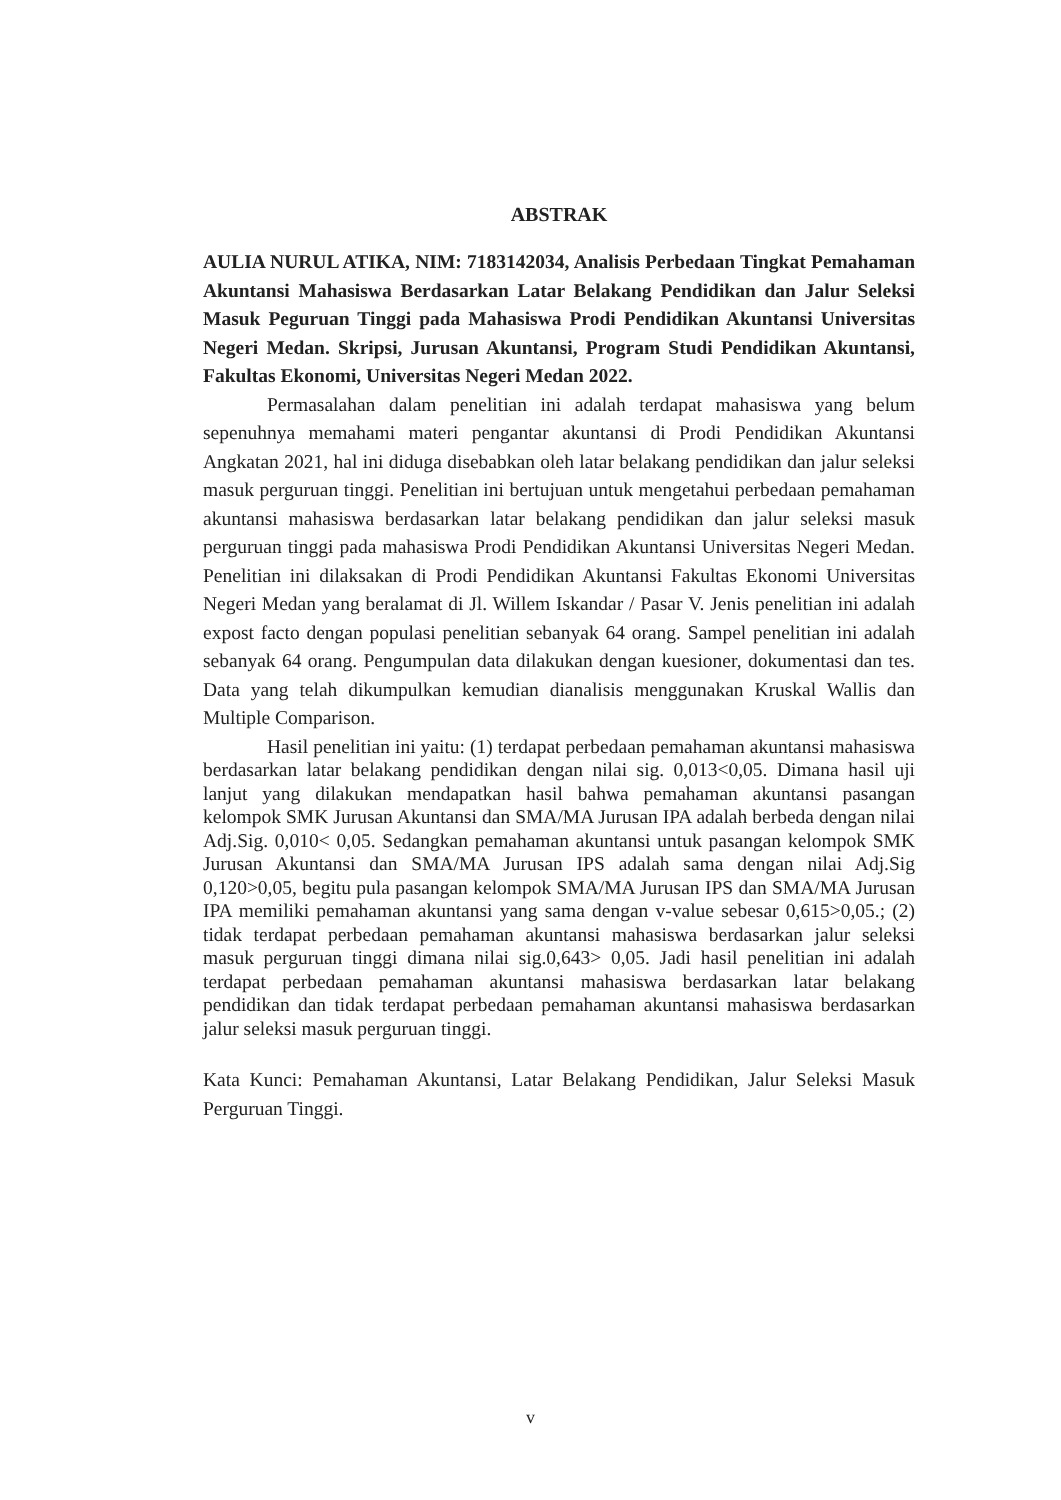ABSTRAK
AULIA NURUL ATIKA, NIM: 7183142034, Analisis Perbedaan Tingkat Pemahaman Akuntansi Mahasiswa Berdasarkan Latar Belakang Pendidikan dan Jalur Seleksi Masuk Peguruan Tinggi pada Mahasiswa Prodi Pendidikan Akuntansi Universitas Negeri Medan. Skripsi, Jurusan Akuntansi, Program Studi Pendidikan Akuntansi, Fakultas Ekonomi, Universitas Negeri Medan 2022.
Permasalahan dalam penelitian ini adalah terdapat mahasiswa yang belum sepenuhnya memahami materi pengantar akuntansi di Prodi Pendidikan Akuntansi Angkatan 2021, hal ini diduga disebabkan oleh latar belakang pendidikan dan jalur seleksi masuk perguruan tinggi. Penelitian ini bertujuan untuk mengetahui perbedaan pemahaman akuntansi mahasiswa berdasarkan latar belakang pendidikan dan jalur seleksi masuk perguruan tinggi pada mahasiswa Prodi Pendidikan Akuntansi Universitas Negeri Medan. Penelitian ini dilaksakan di Prodi Pendidikan Akuntansi Fakultas Ekonomi Universitas Negeri Medan yang beralamat di Jl. Willem Iskandar / Pasar V. Jenis penelitian ini adalah expost facto dengan populasi penelitian sebanyak 64 orang. Sampel penelitian ini adalah sebanyak 64 orang. Pengumpulan data dilakukan dengan kuesioner, dokumentasi dan tes. Data yang telah dikumpulkan kemudian dianalisis menggunakan Kruskal Wallis dan Multiple Comparison.
Hasil penelitian ini yaitu: (1) terdapat perbedaan pemahaman akuntansi mahasiswa berdasarkan latar belakang pendidikan dengan nilai sig. 0,013<0,05. Dimana hasil uji lanjut yang dilakukan mendapatkan hasil bahwa pemahaman akuntansi pasangan kelompok SMK Jurusan Akuntansi dan SMA/MA Jurusan IPA adalah berbeda dengan nilai Adj.Sig. 0,010< 0,05. Sedangkan pemahaman akuntansi untuk pasangan kelompok SMK Jurusan Akuntansi dan SMA/MA Jurusan IPS adalah sama dengan nilai Adj.Sig 0,120>0,05, begitu pula pasangan kelompok SMA/MA Jurusan IPS dan SMA/MA Jurusan IPA memiliki pemahaman akuntansi yang sama dengan v-value sebesar 0,615>0,05.; (2) tidak terdapat perbedaan pemahaman akuntansi mahasiswa berdasarkan jalur seleksi masuk perguruan tinggi dimana nilai sig.0,643> 0,05. Jadi hasil penelitian ini adalah terdapat perbedaan pemahaman akuntansi mahasiswa berdasarkan latar belakang pendidikan dan tidak terdapat perbedaan pemahaman akuntansi mahasiswa berdasarkan jalur seleksi masuk perguruan tinggi.
Kata Kunci: Pemahaman Akuntansi, Latar Belakang Pendidikan, Jalur Seleksi Masuk Perguruan Tinggi.
v